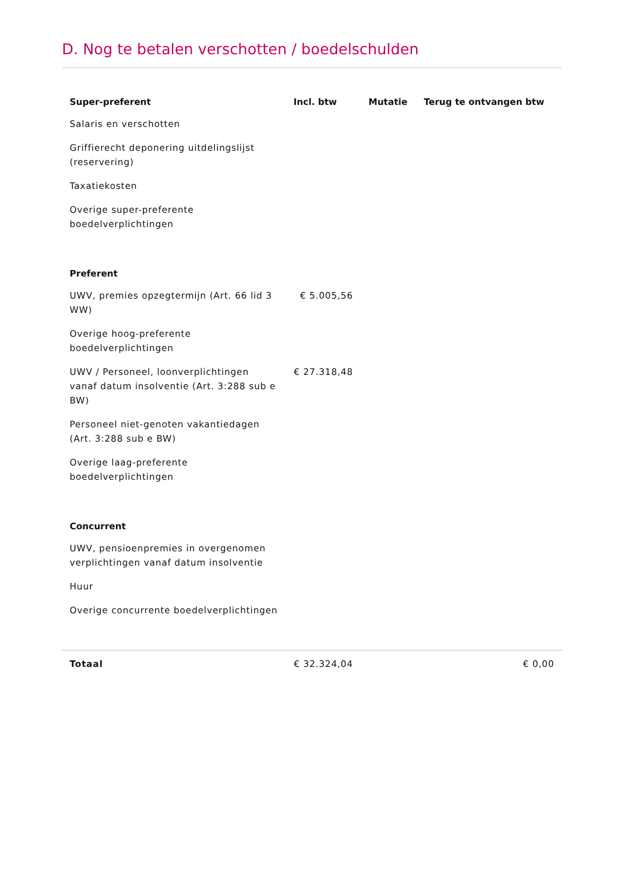D. Nog te betalen verschotten / boedelschulden
| Super-preferent | Incl. btw | Mutatie | Terug te ontvangen btw |
| --- | --- | --- | --- |
| Salaris en verschotten | | | |
| Griffierecht deponering uitdelingslijst (reservering) | | | |
| Taxatiekosten | | | |
| Overige super-preferente boedelverplichtingen | | | |
| Preferent | | | |
| UWV, premies opzegtermijn (Art. 66 lid 3 WW) | € 5.005,56 | | |
| Overige hoog-preferente boedelverplichtingen | | | |
| UWV / Personeel, loonverplichtingen vanaf datum insolventie (Art. 3:288 sub e BW) | € 27.318,48 | | |
| Personeel niet-genoten vakantiedagen (Art. 3:288 sub e BW) | | | |
| Overige laag-preferente boedelverplichtingen | | | |
| Concurrent | | | |
| UWV, pensioenpremies in overgenomen verplichtingen vanaf datum insolventie | | | |
| Huur | | | |
| Overige concurrente boedelverplichtingen | | | |
| Totaal | € 32.324,04 | | € 0,00 |